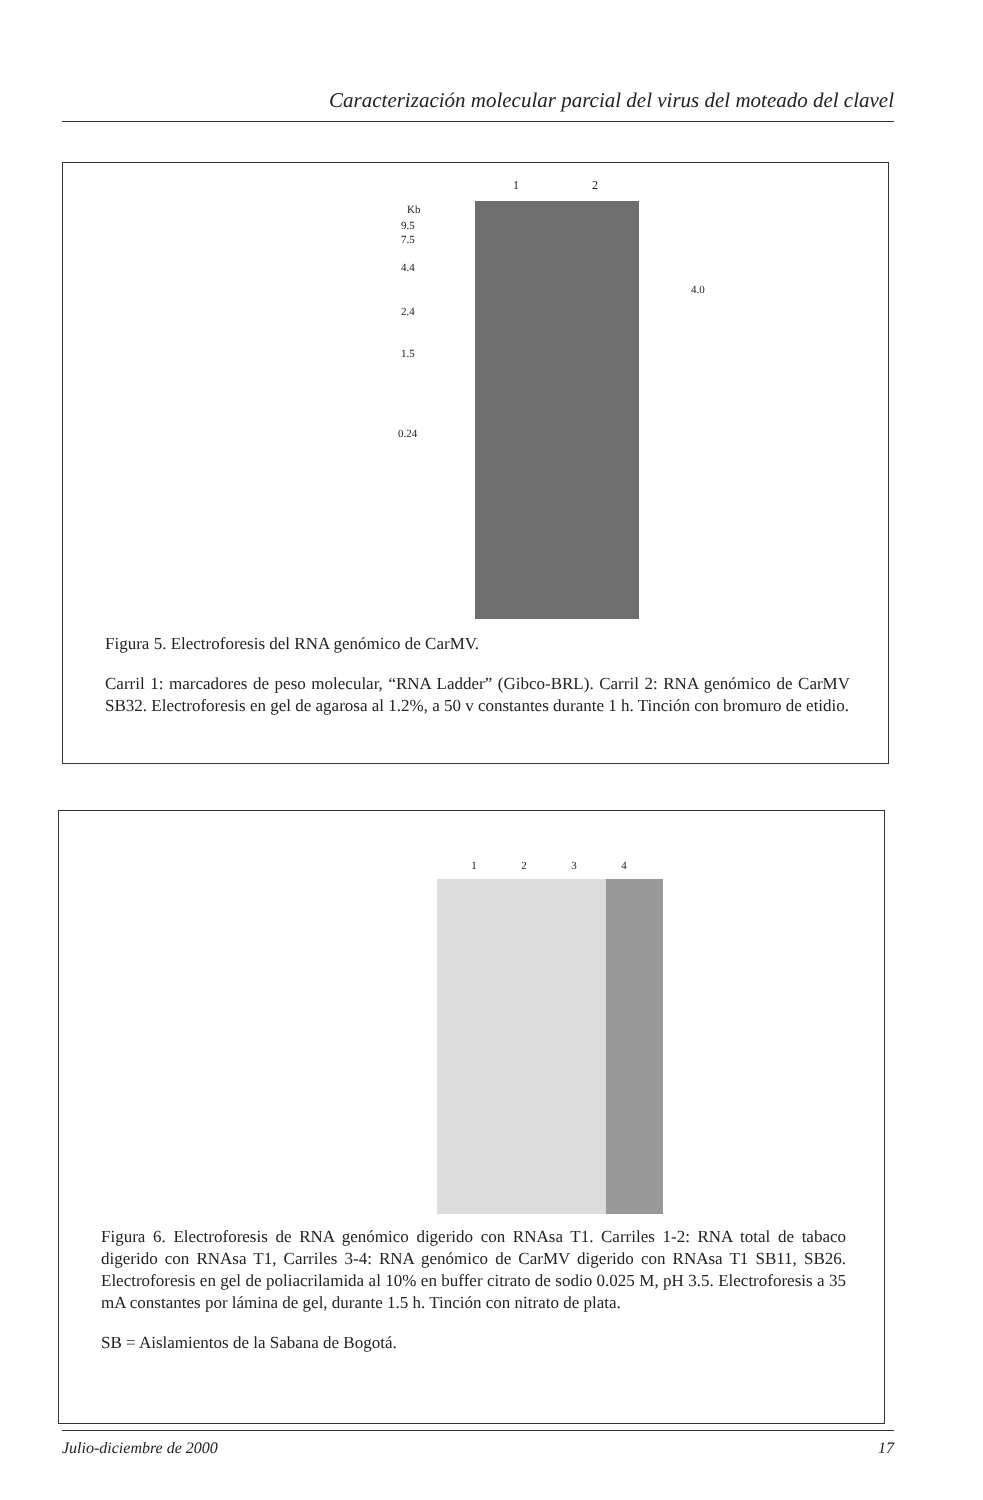Caracterización molecular parcial del virus del moteado del clavel
1 2
Kb
9.5
7.5
4.4
2.4
1.5
0.24
4.0
Figura 5. Electroforesis del RNA genómico de CarMV.
Carril 1: marcadores de peso molecular, “RNA Ladder” (Gibco-BRL). Carril 2: RNA genómico de CarMV SB32. Electroforesis en gel de agarosa al 1.2%, a 50 v constantes durante 1 h. Tinción con bromuro de etidio.
1 2 3 4
Figura 6. Electroforesis de RNA genómico digerido con RNAsa T1. Carriles 1-2: RNA total de tabaco digerido con RNAsa T1, Carriles 3-4: RNA genómico de CarMV digerido con RNAsa T1 SB11, SB26. Electroforesis en gel de poliacrilamida al 10% en buffer citrato de sodio 0.025 M, pH 3.5. Electroforesis a 35 mA constantes por lámina de gel, durante 1.5 h. Tinción con nitrato de plata.
SB = Aislamientos de la Sabana de Bogotá.
Julio-diciembre de 2000 17